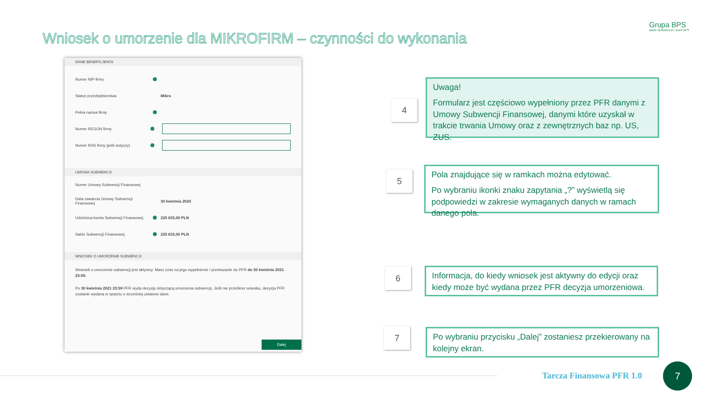Wniosek o umorzenie dla MIKROFIRM – czynności do wykonania
Grupa BPS
Banki Spółdzielcze i Bank BPS
DANE BENEFICJENTA
Numer NIP firmy
Status przedsiębiorstwa Mikro
Pełna nazwa firmy
Numer REGON firmy
Numer KRS firmy (jeśli dotyczy)
UMOWA SUBWENCJI
Numer Umowy Subwencji Finansowej
Data zawarcia Umowy Subwencji Finansowej 30 kwietnia 2020
Udzielona kwota Subwencji Finansowej 225 633,00 PLN
Saldo Subwencji Finansowej 225 633,00 PLN
WNIOSEK O UMORZENIE SUBWENCJI
Wniosek o umorzenie subwencji jest aktywny. Masz czas na jego wypełnienie i przekazanie do PFR do 30 kwietnia 2021 23:59.
Po 30 kwietnia 2021 23:59 PFR wyda decyzję dotyczącą umorzenia subwencji. Jeśli nie prześlesz wniosku, decyzja PFR zostanie wydana w oparciu o wcześniej ustalone dane.
Dalej
4
5
6
7
Uwaga!
Formularz jest częściowo wypełniony przez PFR danymi z Umowy Subwencji Finansowej, danymi które uzyskał w trakcie trwania Umowy oraz z zewnętrznych baz np. US, ZUS.
Pola znajdujące się w ramkach można edytować.
Po wybraniu ikonki znaku zapytania „?” wyświetlą się podpowiedzi w zakresie wymaganych danych w ramach danego pola.
Informacja, do kiedy wniosek jest aktywny do edycji oraz kiedy może być wydana przez PFR decyzja umorzeniowa.
Po wybraniu przycisku „Dalej” zostaniesz przekierowany na kolejny ekran.
Tarcza Finansowa PFR 1.0
7